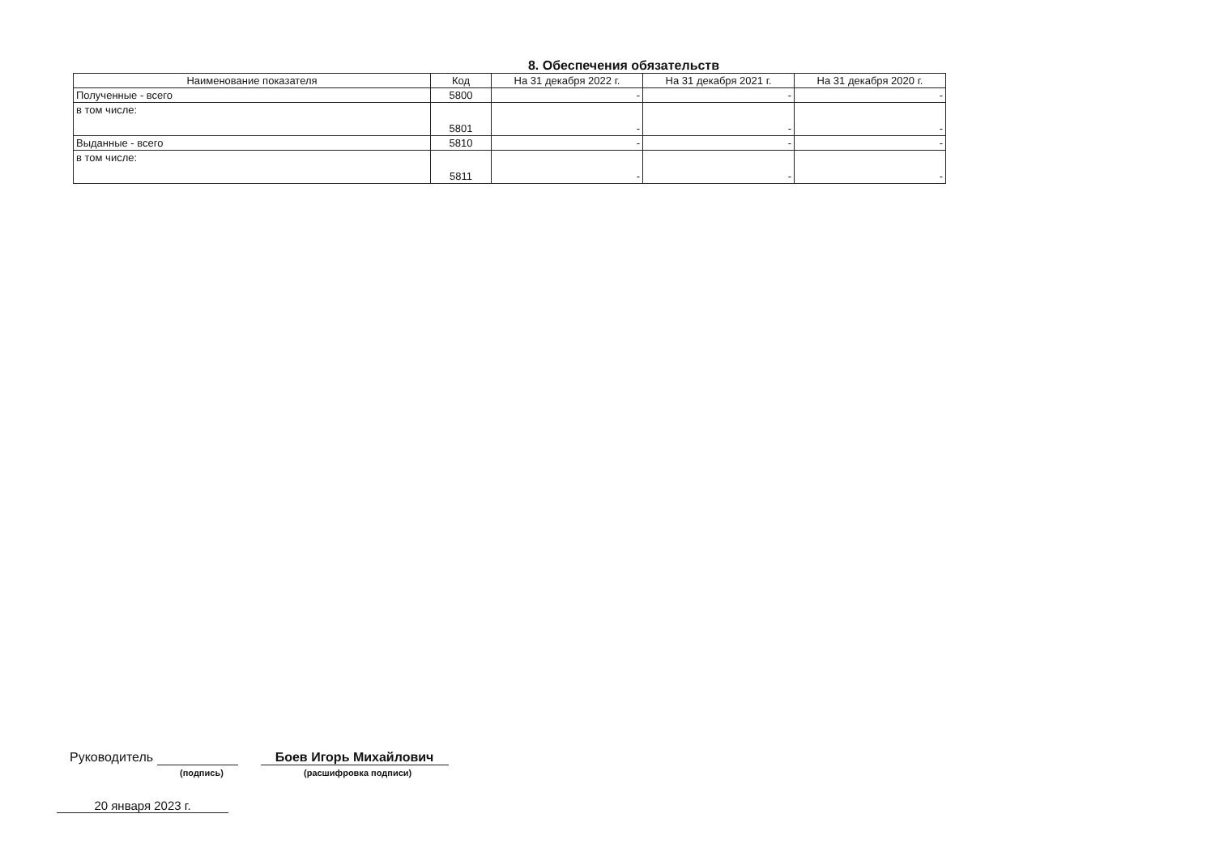8. Обеспечения обязательств
| Наименование показателя | Код | На 31 декабря 2022 г. | На 31 декабря 2021 г. | На 31 декабря 2020 г. |
| --- | --- | --- | --- | --- |
| Полученные - всего | 5800 | - | - | - |
| в том числе: | 5801 | - | - | - |
| Выданные - всего | 5810 | - | - | - |
| в том числе: | 5811 | - | - | - |
Руководитель Боев Игорь Михайлович
(подпись) (расшифровка подписи)
20 января 2023 г.